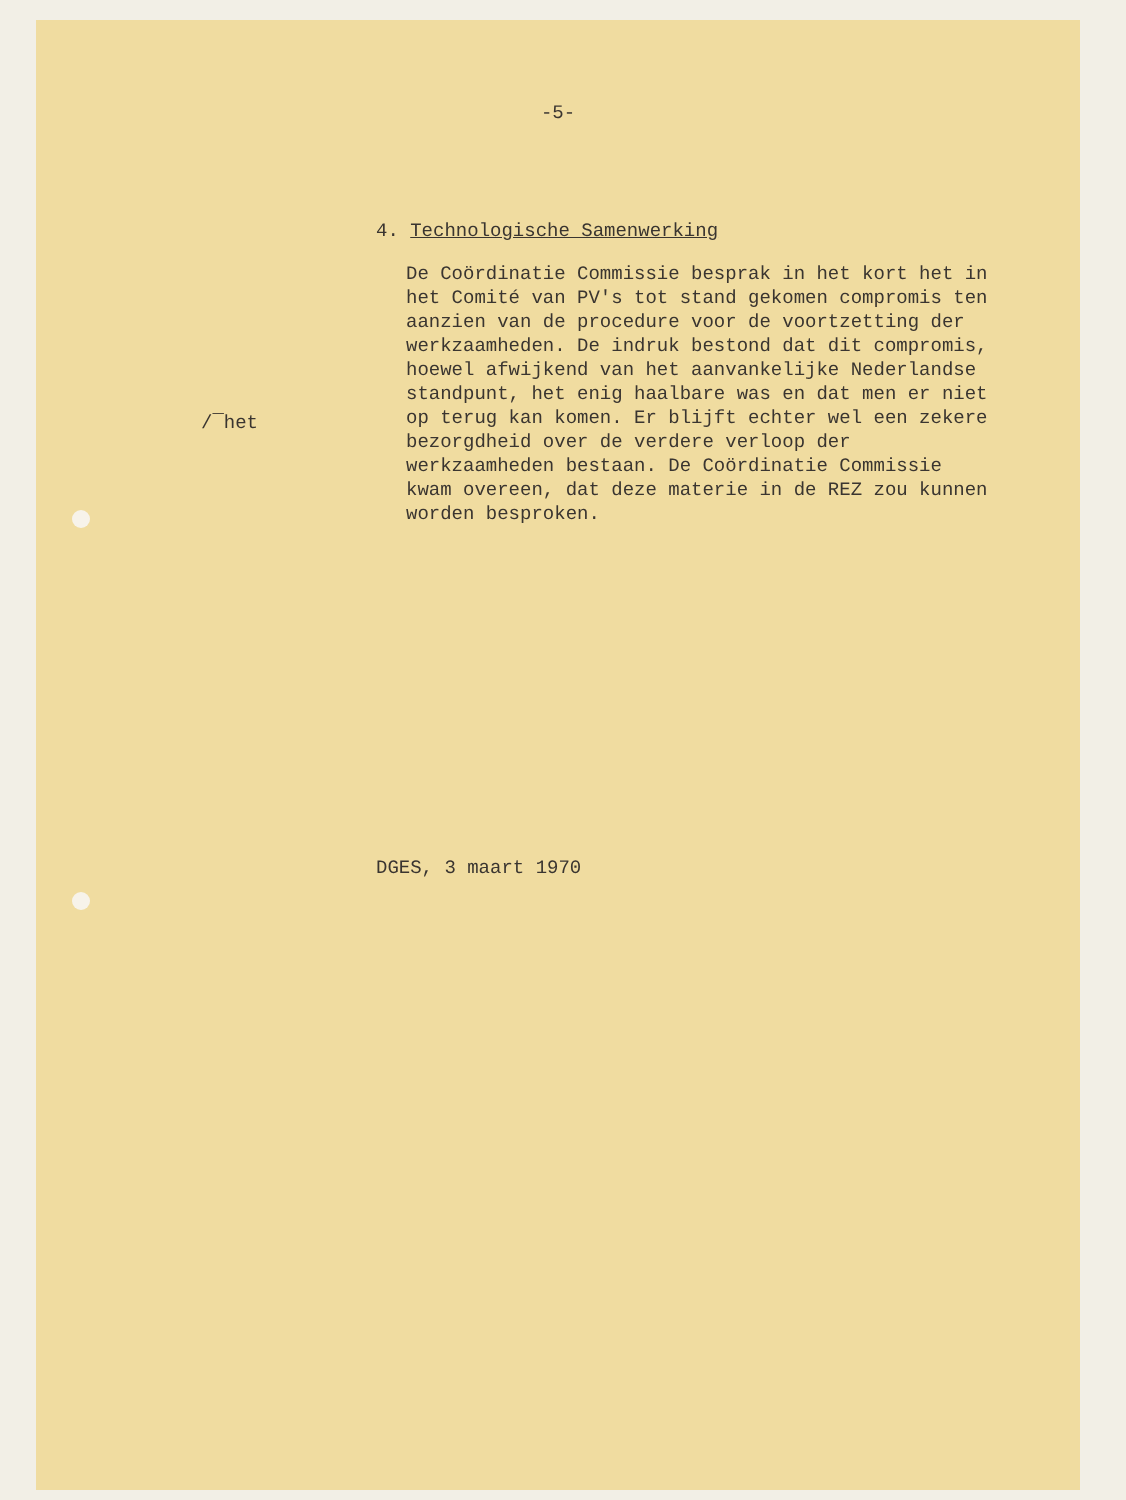-5-
/¯het
4. Technologische Samenwerking
De Coördinatie Commissie besprak in het kort het in het Comité van PV's tot stand gekomen compromis ten aanzien van de procedure voor de voortzetting der werkzaamheden. De indruk bestond dat dit compromis, hoewel afwijkend van het aanvankelijke Nederlandse standpunt, het enig haalbare was en dat men er niet op terug kan komen. Er blijft echter wel een zekere bezorgdheid over de verdere verloop der werkzaamheden bestaan. De Coördinatie Commissie kwam overeen, dat deze materie in de REZ zou kunnen worden besproken.
DGES, 3 maart 1970